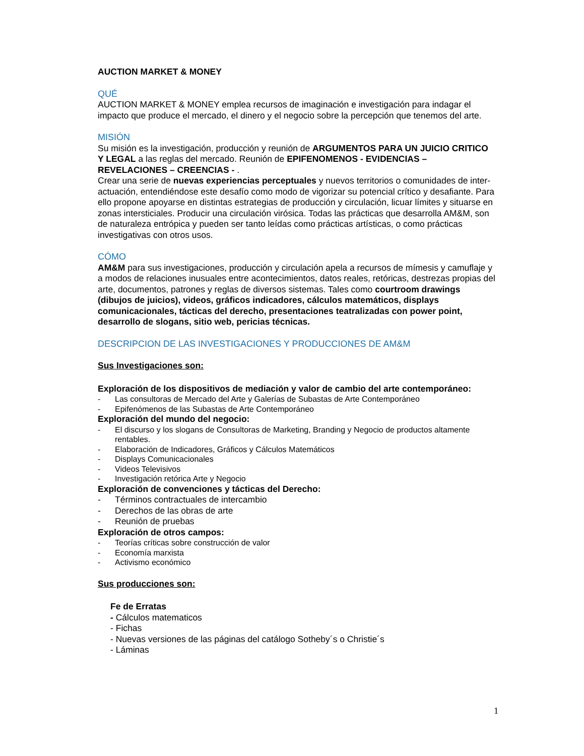AUCTION MARKET & MONEY
QUÉ
AUCTION MARKET & MONEY emplea recursos de imaginación e investigación para indagar el impacto que produce el mercado, el dinero y el negocio sobre la percepción que tenemos del arte.
MISIÓN
Su misión es la investigación, producción y reunión de ARGUMENTOS PARA UN JUICIO CRITICO Y LEGAL a las reglas del mercado. Reunión de EPIFENOMENOS - EVIDENCIAS – REVELACIONES – CREENCIAS - .
Crear una serie de nuevas experiencias perceptuales y nuevos territorios o comunidades de inter-actuación, entendiéndose este desafío como modo de vigorizar su potencial crítico y desafiante. Para ello propone apoyarse en distintas estrategias de producción y circulación, licuar límites y situarse en zonas intersticiales. Producir una circulación virósica. Todas las prácticas que desarrolla AM&M, son de naturaleza entrópica y pueden ser tanto leídas como prácticas artísticas, o como prácticas investigativas con otros usos.
CÓMO
AM&M para sus investigaciones, producción y circulación apela a recursos de mímesis y camuflaje y a modos de relaciones inusuales entre acontecimientos, datos reales, retóricas, destrezas propias del arte, documentos, patrones y reglas de diversos sistemas. Tales como courtroom drawings (dibujos de juicios), videos, gráficos indicadores, cálculos matemáticos, displays comunicacionales, tácticas del derecho, presentaciones teatralizadas con power point, desarrollo de slogans, sitio web, pericias técnicas.
DESCRIPCION DE LAS INVESTIGACIONES Y PRODUCCIONES DE AM&M
Sus Investigaciones son:
Exploración de los dispositivos de mediación y valor de cambio del arte contemporáneo:
- Las consultoras de Mercado del Arte y Galerías de Subastas de Arte Contemporáneo
- Epifenómenos de las Subastas de Arte Contemporáneo
Exploración del mundo del negocio:
- El discurso y los slogans de Consultoras de Marketing, Branding y Negocio de productos altamente rentables.
- Elaboración de Indicadores, Gráficos y Cálculos Matemáticos
- Displays Comunicacionales
- Videos Televisivos
- Investigación retórica Arte y Negocio
Exploración de convenciones y tácticas del Derecho:
- Términos contractuales de intercambio
- Derechos de las obras de arte
- Reunión de pruebas
Exploración de otros campos:
- Teorías críticas sobre construcción de valor
- Economía marxista
- Activismo económico
Sus producciones son:
Fe de Erratas
- Cálculos matematicos
- Fichas
- Nuevas versiones de las páginas del catálogo Sotheby´s o Christie´s
- Láminas
1